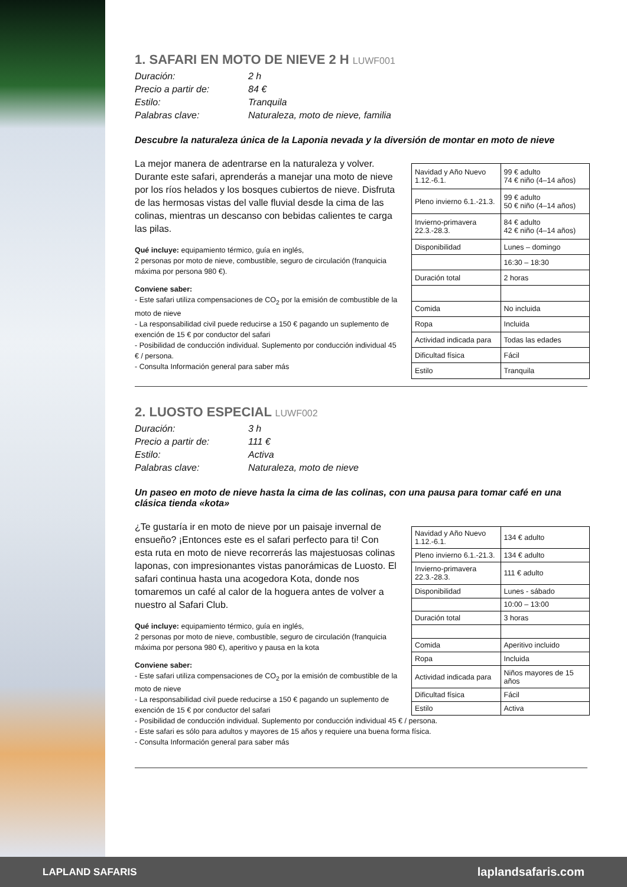1. SAFARI EN MOTO DE NIEVE 2 H LUWF001
Duración: 2 h Precio a partir de: 84 € Estilo: Tranquila Palabras clave: Naturaleza, moto de nieve, familia
Descubre la naturaleza única de la Laponia nevada y la diversión de montar en moto de nieve
La mejor manera de adentrarse en la naturaleza y volver. Durante este safari, aprenderás a manejar una moto de nieve por los ríos helados y los bosques cubiertos de nieve. Disfruta de las hermosas vistas del valle fluvial desde la cima de las colinas, mientras un descanso con bebidas calientes te carga las pilas.
Qué incluye: equipamiento térmico, guía en inglés,
2 personas por moto de nieve, combustible, seguro de circulación (franquicia máxima por persona 980 €).
Conviene saber:
- Este safari utiliza compensaciones de CO<sub>2</sub> por la emisión de combustible de la moto de nieve
- La responsabilidad civil puede reducirse a 150 € pagando un suplemento de exención de 15 € por conductor del safari
- Posibilidad de conducción individual. Suplemento por conducción individual 45 € / persona.
- Consulta Información general para saber más
| Navidad y Año Nuevo 1.12.-6.1. | 99 € adulto 74 € niño (4–14 años) |
| Pleno invierno 6.1.-21.3. | 99 € adulto 50 € niño (4–14 años) |
| Invierno-primavera 22.3.-28.3. | 84 € adulto 42 € niño (4–14 años) |
| Disponibilidad | Lunes – domingo |
| | 16:30 – 18:30 |
| Duración total | 2 horas |
| Comida | No incluida |
| Ropa | Incluida |
| Actividad indicada para | Todas las edades |
| Dificultad física | Fácil |
| Estilo | Tranquila |
2. LUOSTO ESPECIAL LUWF002
Duración: 3 h Precio a partir de: 111 € Estilo: Activa Palabras clave: Naturaleza, moto de nieve
Un paseo en moto de nieve hasta la cima de las colinas, con una pausa para tomar café en una clásica tienda «kota»
¿Te gustaría ir en moto de nieve por un paisaje invernal de ensueño? ¡Entonces este es el safari perfecto para ti! Con esta ruta en moto de nieve recorrerás las majestuosas colinas laponas, con impresionantes vistas panorámicas de Luosto. El safari continua hasta una acogedora Kota, donde nos tomaremos un café al calor de la hoguera antes de volver a nuestro al Safari Club.
Qué incluye: equipamiento térmico, guía en inglés,
2 personas por moto de nieve, combustible, seguro de circulación (franquicia máxima por persona 980 €), aperitivo y pausa en la kota
Conviene saber:
- Este safari utiliza compensaciones de CO<sub>2</sub> por la emisión de combustible de la moto de nieve
- La responsabilidad civil puede reducirse a 150 € pagando un suplemento de exención de 15 € por conductor del safari
| Navidad y Año Nuevo 1.12.-6.1. | 134 € adulto |
| Pleno invierno 6.1.-21.3. | 134 € adulto |
| Invierno-primavera 22.3.-28.3. | 111 € adulto |
| Disponibilidad | Lunes - sábado |
| | 10:00 – 13:00 |
| Duración total | 3 horas |
| Comida | Aperitivo incluido |
| Ropa | Incluida |
| Actividad indicada para | Niños mayores de 15 años |
| Dificultad física | Fácil |
| Estilo | Activa |
- Posibilidad de conducción individual. Suplemento por conducción individual 45 € / persona.
- Este safari es sólo para adultos y mayores de 15 años y requiere una buena forma física.
- Consulta Información general para saber más
LAPLAND SAFARIS laplandsafaris.com